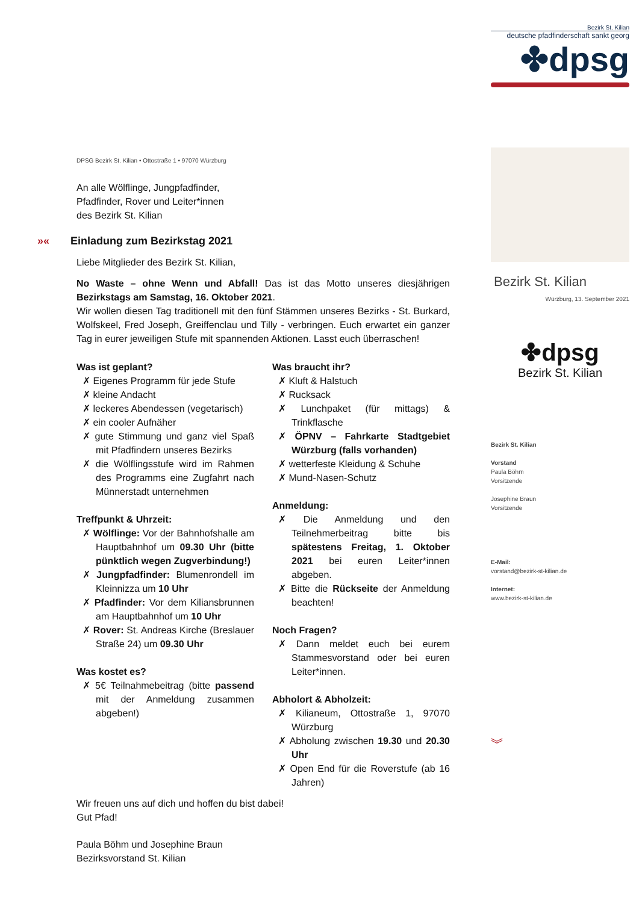Bezirk St. Kilian
deutsche pfadfinderschaft sankt georg
✤dpsg
Bezirk St. Kilian
Würzburg, 13. September 2021
✤dpsg
Bezirk St. Kilian
Bezirk St. Kilian
Vorstand
Paula Böhm
Vorsitzende
Josephine Braun
Vorsitzende
E-Mail:
vorstand@bezirk-st-kilian.de
Internet:
www.bezirk-st-kilian.de
︾
DPSG Bezirk St. Kilian • Ottostraße 1 • 97070 Würzburg
An alle Wölflinge, Jungpfadfinder,
Pfadfinder, Rover und Leiter*innen
des Bezirk St. Kilian
»« Einladung zum Bezirkstag 2021
Liebe Mitglieder des Bezirk St. Kilian,
No Waste – ohne Wenn und Abfall! Das ist das Motto unseres diesjährigen Bezirkstags am Samstag, 16. Oktober 2021.
Wir wollen diesen Tag traditionell mit den fünf Stämmen unseres Bezirks - St. Burkard, Wolfskeel, Fred Joseph, Greiffenclau und Tilly - verbringen. Euch erwartet ein ganzer Tag in eurer jeweiligen Stufe mit spannenden Aktionen. Lasst euch überraschen!
Was ist geplant?
✗ Eigenes Programm für jede Stufe
✗ kleine Andacht
✗ leckeres Abendessen (vegetarisch)
✗ ein cooler Aufnäher
✗ gute Stimmung und ganz viel Spaß mit Pfadfindern unseres Bezirks
✗ die Wölflingsstufe wird im Rahmen des Programms eine Zugfahrt nach Münnerstadt unternehmen
Treffpunkt & Uhrzeit:
✗ Wölflinge: Vor der Bahnhofshalle am Hauptbahnhof um 09.30 Uhr (bitte pünktlich wegen Zugverbindung!)
✗ Jungpfadfinder: Blumenrondell im Kleinnizza um 10 Uhr
✗ Pfadfinder: Vor dem Kiliansbrunnen am Hauptbahnhof um 10 Uhr
✗ Rover: St. Andreas Kirche (Breslauer Straße 24) um 09.30 Uhr
Was kostet es?
✗ 5€ Teilnahmebeitrag (bitte passend mit der Anmeldung zusammen abgeben!)
Was braucht ihr?
✗ Kluft & Halstuch
✗ Rucksack
✗ Lunchpaket (für mittags) & Trinkflasche
✗ ÖPNV – Fahrkarte Stadtgebiet Würzburg (falls vorhanden)
✗ wetterfeste Kleidung & Schuhe
✗ Mund-Nasen-Schutz
Anmeldung:
✗ Die Anmeldung und den Teilnehmerbeitrag bitte bis spätestens Freitag, 1. Oktober 2021 bei euren Leiter*innen abgeben.
✗ Bitte die Rückseite der Anmeldung beachten!
Noch Fragen?
✗ Dann meldet euch bei eurem Stammesvorstand oder bei euren Leiter*innen.
Abholort & Abholzeit:
✗ Kilianeum, Ottostraße 1, 97070 Würzburg
✗ Abholung zwischen 19.30 und 20.30 Uhr
✗ Open End für die Roverstufe (ab 16 Jahren)
Wir freuen uns auf dich und hoffen du bist dabei!
Gut Pfad!
Paula Böhm und Josephine Braun
Bezirksvorstand St. Kilian